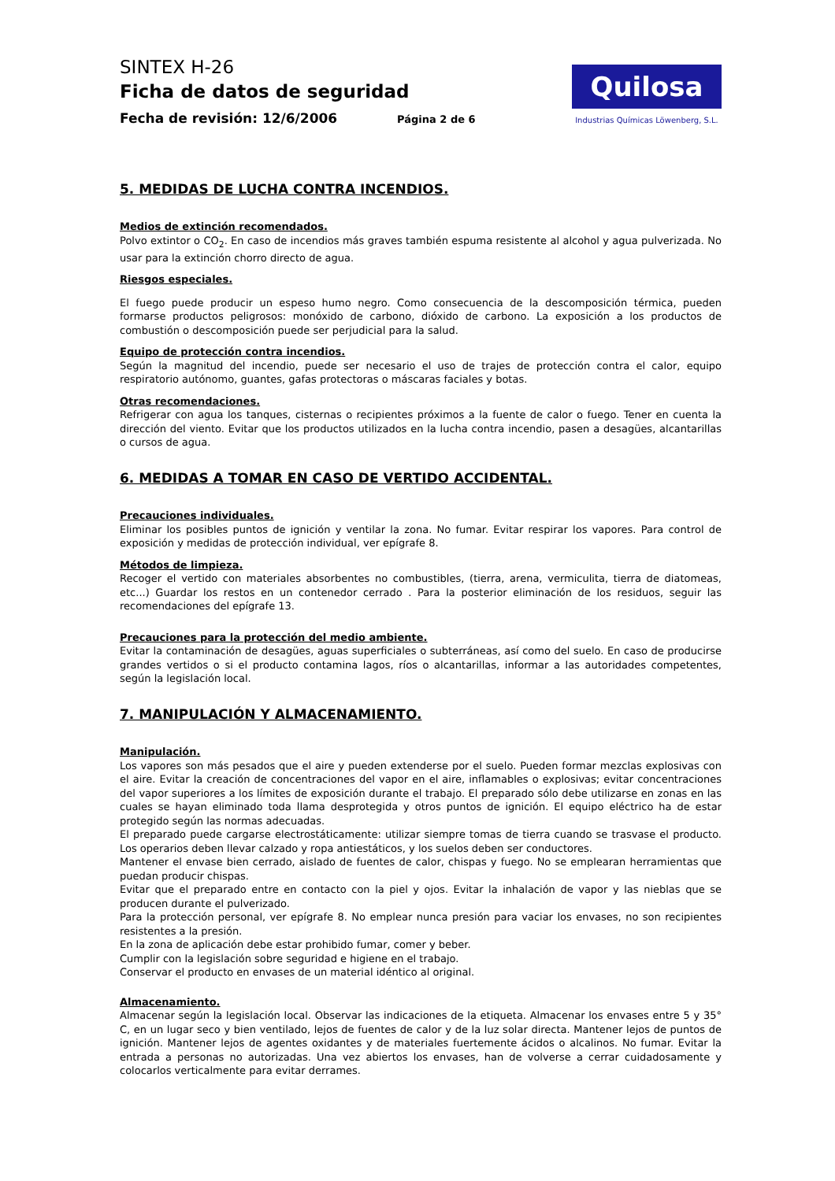SINTEX H-26
Ficha de datos de seguridad
Fecha de revisión: 12/6/2006 Página 2 de 6
Quilosa
Industrias Químicas Löwenberg, S.L.
5. MEDIDAS DE LUCHA CONTRA INCENDIOS.
Medios de extinción recomendados.
Polvo extintor o CO<sub>2</sub>. En caso de incendios más graves también espuma resistente al alcohol y agua pulverizada. No usar para la extinción chorro directo de agua.
Riesgos especiales.
El fuego puede producir un espeso humo negro. Como consecuencia de la descomposición térmica, pueden formarse productos peligrosos: monóxido de carbono, dióxido de carbono. La exposición a los productos de combustión o descomposición puede ser perjudicial para la salud.
Equipo de protección contra incendios.
Según la magnitud del incendio, puede ser necesario el uso de trajes de protección contra el calor, equipo respiratorio autónomo, guantes, gafas protectoras o máscaras faciales y botas.
Otras recomendaciones.
Refrigerar con agua los tanques, cisternas o recipientes próximos a la fuente de calor o fuego. Tener en cuenta la dirección del viento. Evitar que los productos utilizados en la lucha contra incendio, pasen a desagües, alcantarillas o cursos de agua.
6. MEDIDAS A TOMAR EN CASO DE VERTIDO ACCIDENTAL.
Precauciones individuales.
Eliminar los posibles puntos de ignición y ventilar la zona. No fumar. Evitar respirar los vapores. Para control de exposición y medidas de protección individual, ver epígrafe 8.
Métodos de limpieza.
Recoger el vertido con materiales absorbentes no combustibles, (tierra, arena, vermiculita, tierra de diatomeas, etc...) Guardar los restos en un contenedor cerrado . Para la posterior eliminación de los residuos, seguir las recomendaciones del epígrafe 13.
Precauciones para la protección del medio ambiente.
Evitar la contaminación de desagües, aguas superficiales o subterráneas, así como del suelo. En caso de producirse grandes vertidos o si el producto contamina lagos, ríos o alcantarillas, informar a las autoridades competentes, según la legislación local.
7. MANIPULACIÓN Y ALMACENAMIENTO.
Manipulación.
Los vapores son más pesados que el aire y pueden extenderse por el suelo. Pueden formar mezclas explosivas con el aire. Evitar la creación de concentraciones del vapor en el aire, inflamables o explosivas; evitar concentraciones del vapor superiores a los límites de exposición durante el trabajo. El preparado sólo debe utilizarse en zonas en las cuales se hayan eliminado toda llama desprotegida y otros puntos de ignición. El equipo eléctrico ha de estar protegido según las normas adecuadas.
El preparado puede cargarse electrostáticamente: utilizar siempre tomas de tierra cuando se trasvase el producto. Los operarios deben llevar calzado y ropa antiestáticos, y los suelos deben ser conductores.
Mantener el envase bien cerrado, aislado de fuentes de calor, chispas y fuego. No se emplearan herramientas que puedan producir chispas.
Evitar que el preparado entre en contacto con la piel y ojos. Evitar la inhalación de vapor y las nieblas que se producen durante el pulverizado.
Para la protección personal, ver epígrafe 8. No emplear nunca presión para vaciar los envases, no son recipientes resistentes a la presión.
En la zona de aplicación debe estar prohibido fumar, comer y beber.
Cumplir con la legislación sobre seguridad e higiene en el trabajo.
Conservar el producto en envases de un material idéntico al original.
Almacenamiento.
Almacenar según la legislación local. Observar las indicaciones de la etiqueta. Almacenar los envases entre 5 y 35° C, en un lugar seco y bien ventilado, lejos de fuentes de calor y de la luz solar directa. Mantener lejos de puntos de ignición. Mantener lejos de agentes oxidantes y de materiales fuertemente ácidos o alcalinos. No fumar. Evitar la entrada a personas no autorizadas. Una vez abiertos los envases, han de volverse a cerrar cuidadosamente y colocarlos verticalmente para evitar derrames.